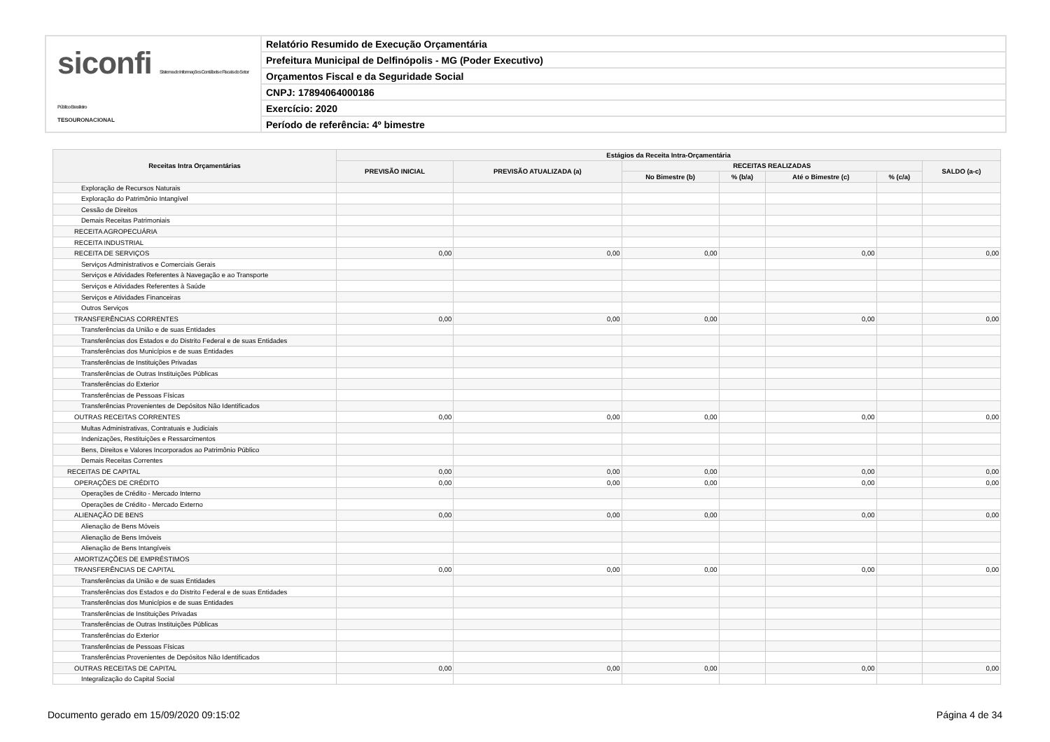siconfi Sistema de Informações Contábeis e Fiscais do Setor Público Brasileiro
TESOURONACIONAL
Relatório Resumido de Execução Orçamentária
Prefeitura Municipal de Delfinópolis - MG (Poder Executivo)
Orçamentos Fiscal e da Seguridade Social
CNPJ: 17894064000186
Exercício: 2020
Período de referência: 4º bimestre
| Receitas Intra Orçamentárias | Estágios da Receita Intra-Orçamentária | | | | | | |
| --- | --- | --- | --- | --- | --- | --- | --- |
| | PREVISÃO INICIAL | PREVISÃO ATUALIZADA (a) | RECEITAS REALIZADAS | | | | SALDO (a-c) |
| | | | No Bimestre (b) | % (b/a) | Até o Bimestre (c) | % (c/a) | |
| Exploração de Recursos Naturais | | | | | | | |
| Exploração do Patrimônio Intangível | | | | | | | |
| Cessão de Direitos | | | | | | | |
| Demais Receitas Patrimoniais | | | | | | | |
| RECEITA AGROPECUÁRIA | | | | | | | |
| RECEITA INDUSTRIAL | | | | | | | |
| RECEITA DE SERVIÇOS | 0,00 | 0,00 | 0,00 | | 0,00 | | 0,00 |
| Serviços Administrativos e Comerciais Gerais | | | | | | | |
| Serviços e Atividades Referentes à Navegação e ao Transporte | | | | | | | |
| Serviços e Atividades Referentes à Saúde | | | | | | | |
| Serviços e Atividades Financeiras | | | | | | | |
| Outros Serviços | | | | | | | |
| TRANSFERÊNCIAS CORRENTES | 0,00 | 0,00 | 0,00 | | 0,00 | | 0,00 |
| Transferências da União e de suas Entidades | | | | | | | |
| Transferências dos Estados e do Distrito Federal e de suas Entidades | | | | | | | |
| Transferências dos Municípios e de suas Entidades | | | | | | | |
| Transferências de Instituições Privadas | | | | | | | |
| Transferências de Outras Instituições Públicas | | | | | | | |
| Transferências do Exterior | | | | | | | |
| Transferências de Pessoas Físicas | | | | | | | |
| Transferências Provenientes de Depósitos Não Identificados | | | | | | | |
| OUTRAS RECEITAS CORRENTES | 0,00 | 0,00 | 0,00 | | 0,00 | | 0,00 |
| Multas Administrativas, Contratuais e Judiciais | | | | | | | |
| Indenizações, Restituições e Ressarcimentos | | | | | | | |
| Bens, Direitos e Valores Incorporados ao Patrimônio Público | | | | | | | |
| Demais Receitas Correntes | | | | | | | |
| RECEITAS DE CAPITAL | 0,00 | 0,00 | 0,00 | | 0,00 | | 0,00 |
| OPERAÇÕES DE CRÉDITO | 0,00 | 0,00 | 0,00 | | 0,00 | | 0,00 |
| Operações de Crédito - Mercado Interno | | | | | | | |
| Operações de Crédito - Mercado Externo | | | | | | | |
| ALIENAÇÃO DE BENS | 0,00 | 0,00 | 0,00 | | 0,00 | | 0,00 |
| Alienação de Bens Móveis | | | | | | | |
| Alienação de Bens Imóveis | | | | | | | |
| Alienação de Bens Intangíveis | | | | | | | |
| AMORTIZAÇÕES DE EMPRÉSTIMOS | | | | | | | |
| TRANSFERÊNCIAS DE CAPITAL | 0,00 | 0,00 | 0,00 | | 0,00 | | 0,00 |
| Transferências da União e de suas Entidades | | | | | | | |
| Transferências dos Estados e do Distrito Federal e de suas Entidades | | | | | | | |
| Transferências dos Municípios e de suas Entidades | | | | | | | |
| Transferências de Instituições Privadas | | | | | | | |
| Transferências de Outras Instituições Públicas | | | | | | | |
| Transferências do Exterior | | | | | | | |
| Transferências de Pessoas Físicas | | | | | | | |
| Transferências Provenientes de Depósitos Não Identificados | | | | | | | |
| OUTRAS RECEITAS DE CAPITAL | 0,00 | 0,00 | 0,00 | | 0,00 | | 0,00 |
| Integralização do Capital Social | | | | | | | |
Documento gerado em 15/09/2020 09:15:02 Página 4 de 34